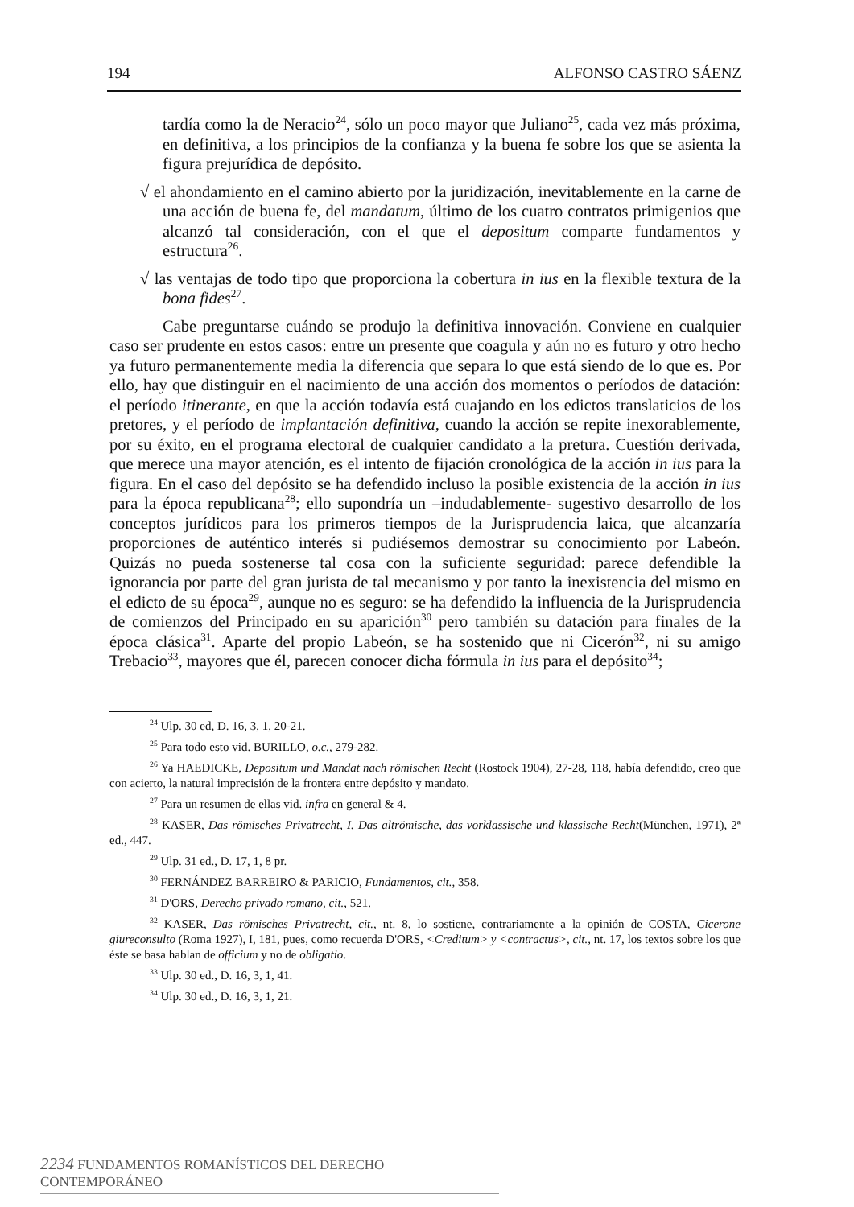194 ALFONSO CASTRO SÁENZ
tardía como la de Neracio<sup>24</sup>, sólo un poco mayor que Juliano<sup>25</sup>, cada vez más próxima, en definitiva, a los principios de la confianza y la buena fe sobre los que se asienta la figura prejurídica de depósito.
√ el ahondamiento en el camino abierto por la juridización, inevitablemente en la carne de una acción de buena fe, del mandatum, último de los cuatro contratos primigenios que alcanzó tal consideración, con el que el depositum comparte fundamentos y estructura<sup>26</sup>.
√ las ventajas de todo tipo que proporciona la cobertura in ius en la flexible textura de la bona fides<sup>27</sup>.
Cabe preguntarse cuándo se produjo la definitiva innovación. Conviene en cualquier caso ser prudente en estos casos: entre un presente que coagula y aún no es futuro y otro hecho ya futuro permanentemente media la diferencia que separa lo que está siendo de lo que es. Por ello, hay que distinguir en el nacimiento de una acción dos momentos o períodos de datación: el período itinerante, en que la acción todavía está cuajando en los edictos translaticios de los pretores, y el período de implantación definitiva, cuando la acción se repite inexorablemente, por su éxito, en el programa electoral de cualquier candidato a la pretura. Cuestión derivada, que merece una mayor atención, es el intento de fijación cronológica de la acción in ius para la figura. En el caso del depósito se ha defendido incluso la posible existencia de la acción in ius para la época republicana<sup>28</sup>; ello supondría un –indudablemente- sugestivo desarrollo de los conceptos jurídicos para los primeros tiempos de la Jurisprudencia laica, que alcanzaría proporciones de auténtico interés si pudiésemos demostrar su conocimiento por Labeón. Quizás no pueda sostenerse tal cosa con la suficiente seguridad: parece defendible la ignorancia por parte del gran jurista de tal mecanismo y por tanto la inexistencia del mismo en el edicto de su época<sup>29</sup>, aunque no es seguro: se ha defendido la influencia de la Jurisprudencia de comienzos del Principado en su aparición<sup>30</sup> pero también su datación para finales de la época clásica<sup>31</sup>. Aparte del propio Labeón, se ha sostenido que ni Cicerón<sup>32</sup>, ni su amigo Trebacio<sup>33</sup>, mayores que él, parecen conocer dicha fórmula in ius para el depósito<sup>34</sup>;
<sup>24</sup> Ulp. 30 ed, D. 16, 3, 1, 20-21.
<sup>25</sup> Para todo esto vid. BURILLO, o.c., 279-282.
<sup>26</sup> Ya HAEDICKE, Depositum und Mandat nach römischen Recht (Rostock 1904), 27-28, 118, había defendido, creo que con acierto, la natural imprecisión de la frontera entre depósito y mandato.
<sup>27</sup> Para un resumen de ellas vid. infra en general & 4.
<sup>28</sup> KASER, Das römisches Privatrecht, I. Das altrömische, das vorklassische und klassische Recht(München, 1971), 2ª ed., 447.
<sup>29</sup> Ulp. 31 ed., D. 17, 1, 8 pr.
<sup>30</sup> FERNÁNDEZ BARREIRO & PARICIO, Fundamentos, cit., 358.
<sup>31</sup> D'ORS, Derecho privado romano, cit., 521.
<sup>32</sup> KASER, Das römisches Privatrecht, cit., nt. 8, lo sostiene, contrariamente a la opinión de COSTA, Cicerone giureconsulto (Roma 1927), I, 181, pues, como recuerda D'ORS, <Creditum> y <contractus>, cit., nt. 17, los textos sobre los que éste se basa hablan de officium y no de obligatio.
<sup>33</sup> Ulp. 30 ed., D. 16, 3, 1, 41.
<sup>34</sup> Ulp. 30 ed., D. 16, 3, 1, 21.
2234 FUNDAMENTOS ROMANÍSTICOS DEL DERECHO CONTEMPORÁNEO